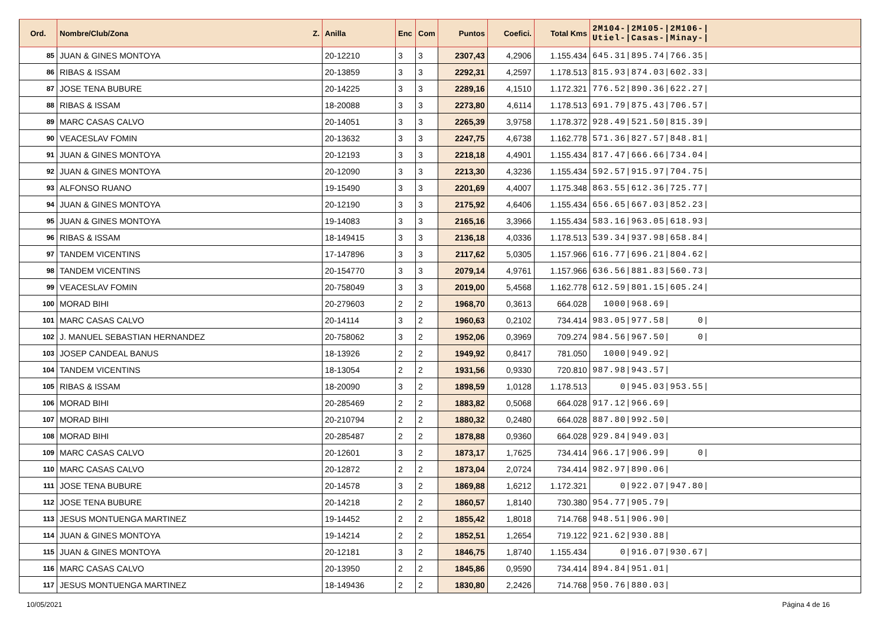| Ord. | Nombre/Club/Zona Z. | Anilla | Enc | Com | Puntos | Coefici. | Total Kms | 2M104-/2M105-/2M106-/ Utiel-/Casas-/Minay-/ |
| --- | --- | --- | --- | --- | --- | --- | --- | --- |
| 85 | JUAN & GINES MONTOYA | 20-12210 | 3 | 3 | 2307,43 | 4,2906 | 1.155.434 | 645.31/895.74/766.35/ |
| 86 | RIBAS & ISSAM | 20-13859 | 3 | 3 | 2292,31 | 4,2597 | 1.178.513 | 815.93/874.03/602.33/ |
| 87 | JOSE TENA BUBURE | 20-14225 | 3 | 3 | 2289,16 | 4,1510 | 1.172.321 | 776.52/890.36/622.27/ |
| 88 | RIBAS & ISSAM | 18-20088 | 3 | 3 | 2273,80 | 4,6114 | 1.178.513 | 691.79/875.43/706.57/ |
| 89 | MARC CASAS CALVO | 20-14051 | 3 | 3 | 2265,39 | 3,9758 | 1.178.372 | 928.49/521.50/815.39/ |
| 90 | VEACESLAV FOMIN | 20-13632 | 3 | 3 | 2247,75 | 4,6738 | 1.162.778 | 571.36/827.57/848.81/ |
| 91 | JUAN & GINES MONTOYA | 20-12193 | 3 | 3 | 2218,18 | 4,4901 | 1.155.434 | 817.47/666.66/734.04/ |
| 92 | JUAN & GINES MONTOYA | 20-12090 | 3 | 3 | 2213,30 | 4,3236 | 1.155.434 | 592.57/915.97/704.75/ |
| 93 | ALFONSO RUANO | 19-15490 | 3 | 3 | 2201,69 | 4,4007 | 1.175.348 | 863.55/612.36/725.77/ |
| 94 | JUAN & GINES MONTOYA | 20-12190 | 3 | 3 | 2175,92 | 4,6406 | 1.155.434 | 656.65/667.03/852.23/ |
| 95 | JUAN & GINES MONTOYA | 19-14083 | 3 | 3 | 2165,16 | 3,3966 | 1.155.434 | 583.16/963.05/618.93/ |
| 96 | RIBAS & ISSAM | 18-149415 | 3 | 3 | 2136,18 | 4,0336 | 1.178.513 | 539.34/937.98/658.84/ |
| 97 | TANDEM VICENTINS | 17-147896 | 3 | 3 | 2117,62 | 5,0305 | 1.157.966 | 616.77/696.21/804.62/ |
| 98 | TANDEM VICENTINS | 20-154770 | 3 | 3 | 2079,14 | 4,9761 | 1.157.966 | 636.56/881.83/560.73/ |
| 99 | VEACESLAV FOMIN | 20-758049 | 3 | 3 | 2019,00 | 5,4568 | 1.162.778 | 612.59/801.15/605.24/ |
| 100 | MORAD BIHI | 20-279603 | 2 | 2 | 1968,70 | 0,3613 | 664.028 | 1000/968.69/ |
| 101 | MARC CASAS CALVO | 20-14114 | 3 | 2 | 1960,63 | 0,2102 | 734.414 | 983.05/977.58/ 0/ |
| 102 | J. MANUEL SEBASTIAN HERNANDEZ | 20-758062 | 3 | 2 | 1952,06 | 0,3969 | 709.274 | 984.56/967.50/ 0/ |
| 103 | JOSEP CANDEAL BANUS | 18-13926 | 2 | 2 | 1949,92 | 0,8417 | 781.050 | 1000/949.92/ |
| 104 | TANDEM VICENTINS | 18-13054 | 2 | 2 | 1931,56 | 0,9330 | 720.810 | 987.98/943.57/ |
| 105 | RIBAS & ISSAM | 18-20090 | 3 | 2 | 1898,59 | 1,0128 | 1.178.513 | 0/945.03/953.55/ |
| 106 | MORAD BIHI | 20-285469 | 2 | 2 | 1883,82 | 0,5068 | 664.028 | 917.12/966.69/ |
| 107 | MORAD BIHI | 20-210794 | 2 | 2 | 1880,32 | 0,2480 | 664.028 | 887.80/992.50/ |
| 108 | MORAD BIHI | 20-285487 | 2 | 2 | 1878,88 | 0,9360 | 664.028 | 929.84/949.03/ |
| 109 | MARC CASAS CALVO | 20-12601 | 3 | 2 | 1873,17 | 1,7625 | 734.414 | 966.17/906.99/ 0/ |
| 110 | MARC CASAS CALVO | 20-12872 | 2 | 2 | 1873,04 | 2,0724 | 734.414 | 982.97/890.06/ |
| 111 | JOSE TENA BUBURE | 20-14578 | 3 | 2 | 1869,88 | 1,6212 | 1.172.321 | 0/922.07/947.80/ |
| 112 | JOSE TENA BUBURE | 20-14218 | 2 | 2 | 1860,57 | 1,8140 | 730.380 | 954.77/905.79/ |
| 113 | JESUS MONTUENGA MARTINEZ | 19-14452 | 2 | 2 | 1855,42 | 1,8018 | 714.768 | 948.51/906.90/ |
| 114 | JUAN & GINES MONTOYA | 19-14214 | 2 | 2 | 1852,51 | 1,2654 | 719.122 | 921.62/930.88/ |
| 115 | JUAN & GINES MONTOYA | 20-12181 | 3 | 2 | 1846,75 | 1,8740 | 1.155.434 | 0/916.07/930.67/ |
| 116 | MARC CASAS CALVO | 20-13950 | 2 | 2 | 1845,86 | 0,9590 | 734.414 | 894.84/951.01/ |
| 117 | JESUS MONTUENGA MARTINEZ | 18-149436 | 2 | 2 | 1830,80 | 2,2426 | 714.768 | 950.76/880.03/ |
10/05/2021 Página 4 de 16